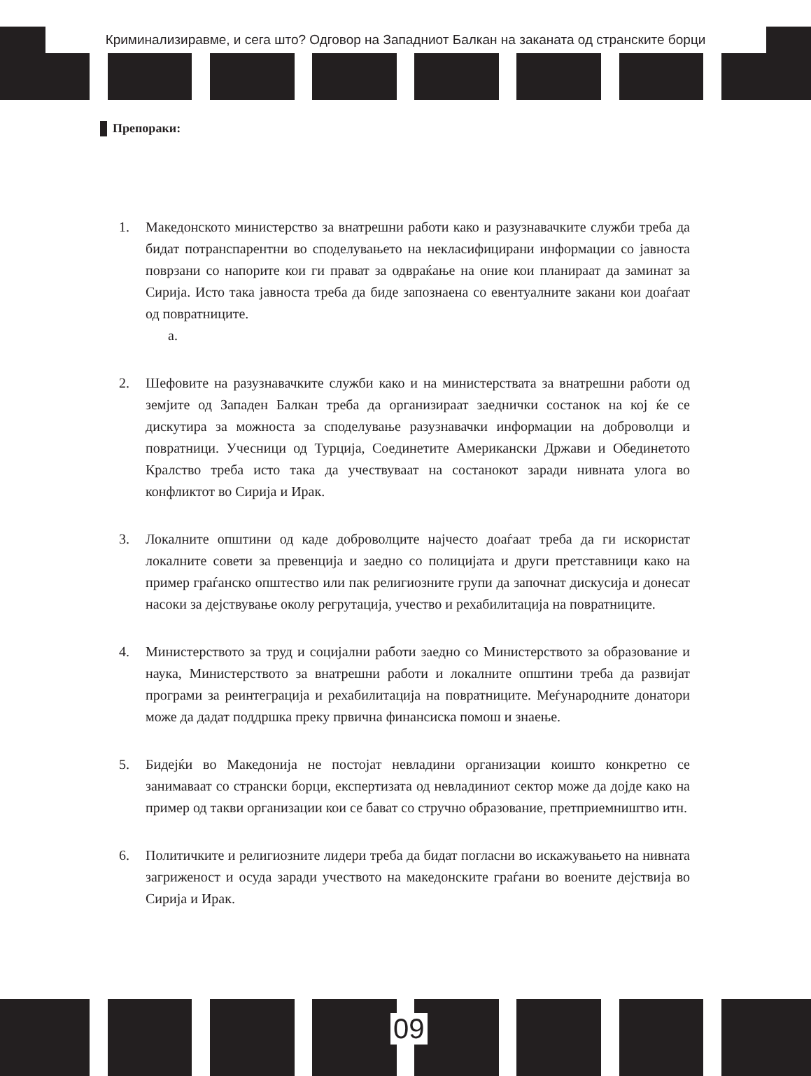Криминализиравме, и сега што? Одговор на Западниот Балкан на заканата од странските борци
Препораки:
1. Македонското министерство за внатрешни работи како и разузнавачките служби треба да бидат потранспарентни во споделувањето на некласифицирани информации со јавноста поврзани со напорите кои ги прават за одвраќање на оние кои планираат да заминат за Сирија. Исто така јавноста треба да биде запознаена со евентуалните закани кои доаѓаат од повратниците.
а.
2. Шефовите на разузнавачките служби како и на министерствата за внатрешни работи од земјите од Западен Балкан треба да организираат заеднички состанок на кој ќе се дискутира за можноста за споделување разузнавачки информации на доброволци и повратници. Учесници од Турција, Соединетите Американски Држави и Обединетото Кралство треба исто така да учествуваат на состанокот заради нивната улога во конфликтот во Сирија и Ирак.
3. Локалните општини од каде доброволците најчесто доаѓаат треба да ги искористат локалните совети за превенција и заедно со полицијата и други претставници како на пример граѓанско општество или пак религиозните групи да започнат дискусија и донесат насоки за дејствување околу регрутација, учество и рехабилитација на повратниците.
4. Министерството за труд и социјални работи заедно со Министерството за образование и наука, Министерството за внатрешни работи и локалните општини треба да развијат програми за реинтеграција и рехабилитација на повратниците. Меѓународните донатори може да дадат поддршка преку првична финансиска помош и знаење.
5. Бидејќи во Македонија не постојат невладини организации коишто конкретно се занимаваат со странски борци, експертизата од невладиниот сектор може да дојде како на пример од такви организации кои се бават со стручно образование, претприемништво итн.
6. Политичките и религиозните лидери треба да бидат погласни во искажувањето на нивната загриженост и осуда заради учеството на македонските граѓани во воените дејствија во Сирија и Ирак.
09